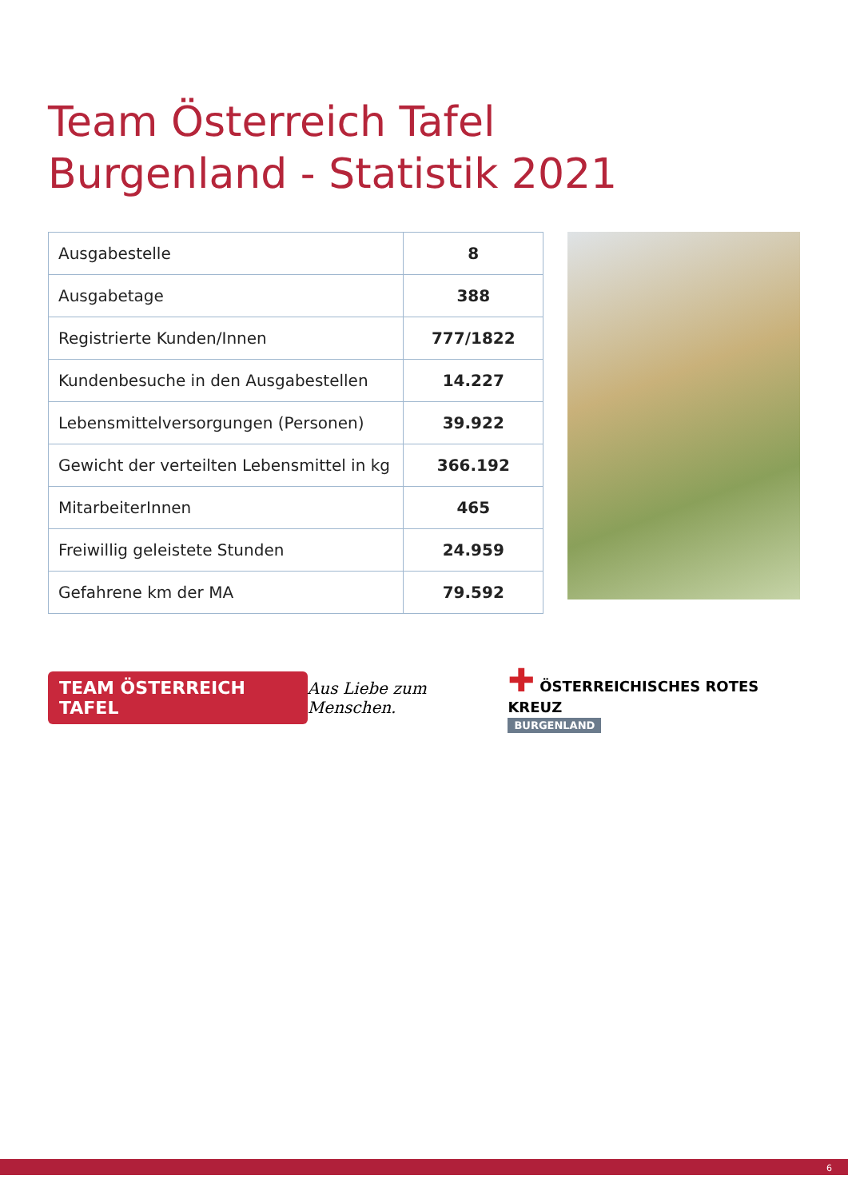Team Österreich Tafel
Burgenland - Statistik 2021
| Ausgabestelle | 8 |
| Ausgabetage | 388 |
| Registrierte Kunden/Innen | 777/1822 |
| Kundenbesuche in den Ausgabestellen | 14.227 |
| Lebensmittelversorgungen (Personen) | 39.922 |
| Gewicht der verteilten Lebensmittel in kg | 366.192 |
| MitarbeiterInnen | 465 |
| Freiwillig geleistete Stunden | 24.959 |
| Gefahrene km der MA | 79.592 |
TEAM ÖSTERREICH TAFEL
Aus Liebe zum Menschen.
✚ ÖSTERREICHISCHES ROTES KREUZ
BURGENLAND
6